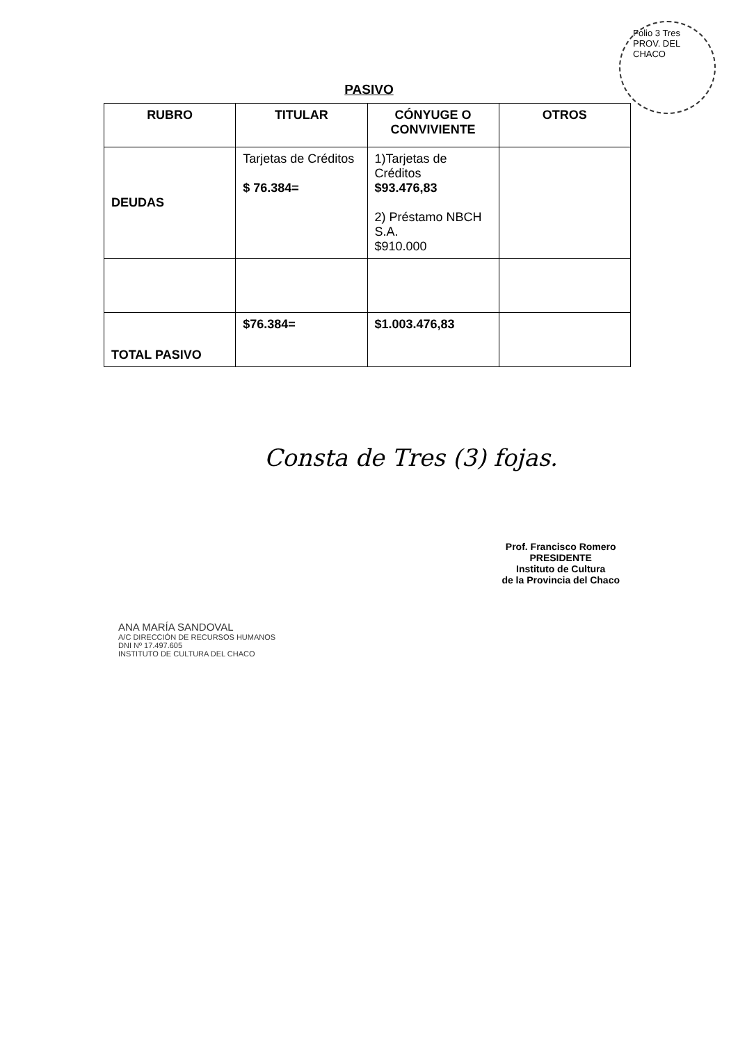Folio 3 Tres
PROV. DEL CHACO
PASIVO
| RUBRO | TITULAR | CÓNYUGE O CONVIVIENTE | OTROS |
| --- | --- | --- | --- |
| DEUDAS | Tarjetas de Créditos $ 76.384= | 1)Tarjetas de Créditos $93.476,83 2) Préstamo NBCH S.A. $910.000 | |
| TOTAL PASIVO | $76.384= | $1.003.476,83 | |
Consta de Tres (3) fojas.
ANA MARÍA SANDOVAL
A/C DIRECCIÓN DE RECURSOS HUMANOS
DNI Nº 17.497.605
INSTITUTO DE CULTURA DEL CHACO
Prof. Francisco Romero
PRESIDENTE
Instituto de Cultura
de la Provincia del Chaco